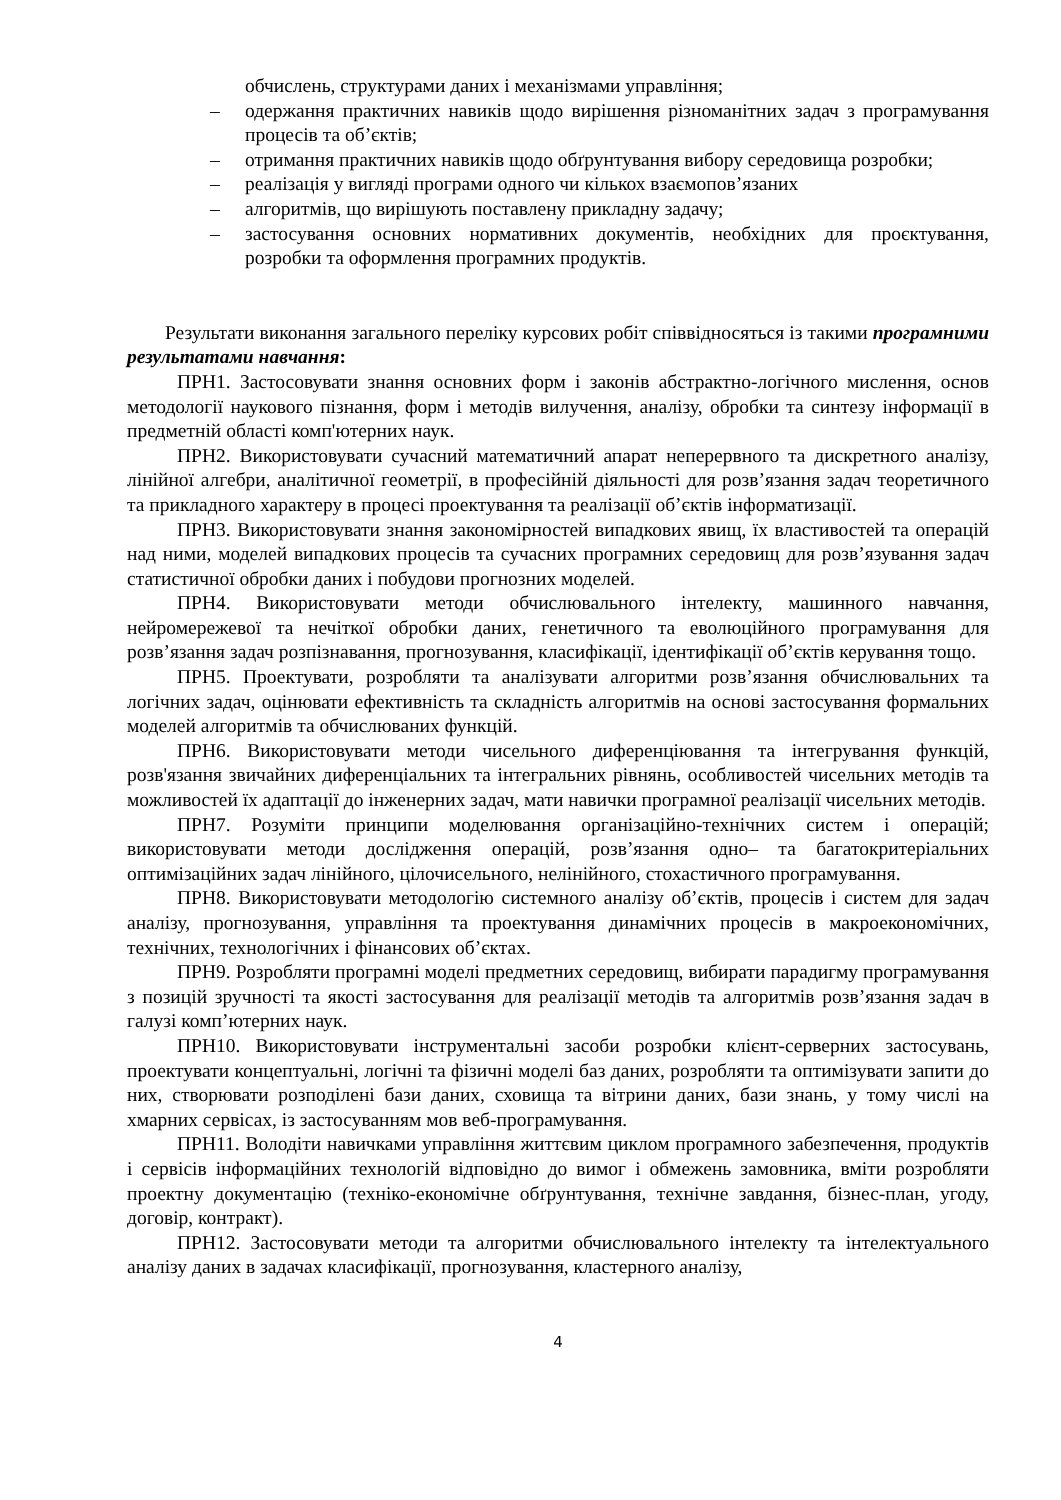обчислень, структурами даних і механізмами управління;
– одержання практичних навиків щодо вирішення різноманітних задач з програмування процесів та об’єктів;
– отримання практичних навиків щодо обґрунтування вибору середовища розробки;
– реалізація у вигляді програми одного чи кількох взаємопов’язаних
– алгоритмів, що вирішують поставлену прикладну задачу;
– застосування основних нормативних документів, необхідних для проєктування, розробки та оформлення програмних продуктів.
Результати виконання загального переліку курсових робіт співвідносяться із такими програмними результатами навчання:
ПРН1. Застосовувати знання основних форм і законів абстрактно-логічного мислення, основ методології наукового пізнання, форм і методів вилучення, аналізу, обробки та синтезу інформації в предметній області комп'ютерних наук.
ПРН2. Використовувати сучасний математичний апарат неперервного та дискретного аналізу, лінійної алгебри, аналітичної геометрії, в професійній діяльності для розв’язання задач теоретичного та прикладного характеру в процесі проектування та реалізації об’єктів інформатизації.
ПРН3. Використовувати знання закономірностей випадкових явищ, їх властивостей та операцій над ними, моделей випадкових процесів та сучасних програмних середовищ для розв’язування задач статистичної обробки даних і побудови прогнозних моделей.
ПРН4. Використовувати методи обчислювального інтелекту, машинного навчання, нейромережевої та нечіткої обробки даних, генетичного та еволюційного програмування для розв’язання задач розпізнавання, прогнозування, класифікації, ідентифікації об’єктів керування тощо.
ПРН5. Проектувати, розробляти та аналізувати алгоритми розв’язання обчислювальних та логічних задач, оцінювати ефективність та складність алгоритмів на основі застосування формальних моделей алгоритмів та обчислюваних функцій.
ПРН6. Використовувати методи чисельного диференціювання та інтегрування функцій, розв'язання звичайних диференціальних та інтегральних рівнянь, особливостей чисельних методів та можливостей їх адаптації до інженерних задач, мати навички програмної реалізації чисельних методів.
ПРН7. Розуміти принципи моделювання організаційно-технічних систем і операцій; використовувати методи дослідження операцій, розв’язання одно– та багатокритеріальних оптимізаційних задач лінійного, цілочисельного, нелінійного, стохастичного програмування.
ПРН8. Використовувати методологію системного аналізу об’єктів, процесів і систем для задач аналізу, прогнозування, управління та проектування динамічних процесів в макроекономічних, технічних, технологічних і фінансових об’єктах.
ПРН9. Розробляти програмні моделі предметних середовищ, вибирати парадигму програмування з позицій зручності та якості застосування для реалізації методів та алгоритмів розв’язання задач в галузі комп’ютерних наук.
ПРН10. Використовувати інструментальні засоби розробки клієнт-серверних застосувань, проектувати концептуальні, логічні та фізичні моделі баз даних, розробляти та оптимізувати запити до них, створювати розподілені бази даних, сховища та вітрини даних, бази знань, у тому числі на хмарних сервісах, із застосуванням мов веб-програмування.
ПРН11. Володіти навичками управління життєвим циклом програмного забезпечення, продуктів і сервісів інформаційних технологій відповідно до вимог і обмежень замовника, вміти розробляти проектну документацію (техніко-економічне обґрунтування, технічне завдання, бізнес-план, угоду, договір, контракт).
ПРН12. Застосовувати методи та алгоритми обчислювального інтелекту та інтелектуального аналізу даних в задачах класифікації, прогнозування, кластерного аналізу,
4